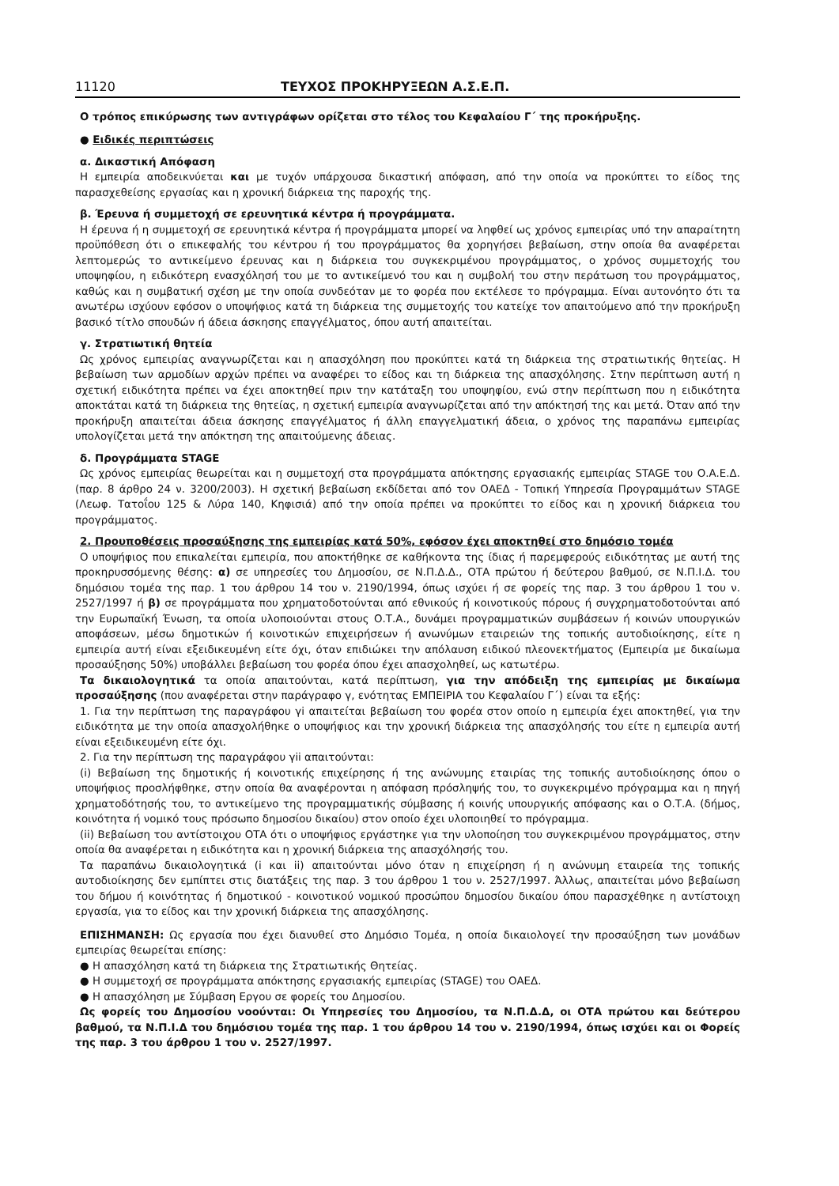11120 ΤΕΥΧΟΣ ΠΡΟΚΗΡΥΞΕΩΝ Α.Σ.Ε.Π.
Ο τρόπος επικύρωσης των αντιγράφων ορίζεται στο τέλος του Κεφαλαίου Γ΄ της προκήρυξης.
● Ειδικές περιπτώσεις
α. Δικαστική Απόφαση
Η εμπειρία αποδεικνύεται και με τυχόν υπάρχουσα δικαστική απόφαση, από την οποία να προκύπτει το είδος της παρασχεθείσης εργασίας και η χρονική διάρκεια της παροχής της.
β. Έρευνα ή συμμετοχή σε ερευνητικά κέντρα ή προγράμματα.
Η έρευνα ή η συμμετοχή σε ερευνητικά κέντρα ή προγράμματα μπορεί να ληφθεί ως χρόνος εμπειρίας υπό την απαραίτητη προϋπόθεση ότι ο επικεφαλής του κέντρου ή του προγράμματος θα χορηγήσει βεβαίωση, στην οποία θα αναφέρεται λεπτομερώς το αντικείμενο έρευνας και η διάρκεια του συγκεκριμένου προγράμματος, ο χρόνος συμμετοχής του υποψηφίου, η ειδικότερη ενασχόλησή του με το αντικείμενό του και η συμβολή του στην περάτωση του προγράμματος, καθώς και η συμβατική σχέση με την οποία συνδεόταν με το φορέα που εκτέλεσε το πρόγραμμα. Είναι αυτονόητο ότι τα ανωτέρω ισχύουν εφόσον ο υποψήφιος κατά τη διάρκεια της συμμετοχής του κατείχε τον απαιτούμενο από την προκήρυξη βασικό τίτλο σπουδών ή άδεια άσκησης επαγγέλματος, όπου αυτή απαιτείται.
γ. Στρατιωτική θητεία
Ως χρόνος εμπειρίας αναγνωρίζεται και η απασχόληση που προκύπτει κατά τη διάρκεια της στρατιωτικής θητείας. Η βεβαίωση των αρμοδίων αρχών πρέπει να αναφέρει το είδος και τη διάρκεια της απασχόλησης. Στην περίπτωση αυτή η σχετική ειδικότητα πρέπει να έχει αποκτηθεί πριν την κατάταξη του υποψηφίου, ενώ στην περίπτωση που η ειδικότητα αποκτάται κατά τη διάρκεια της θητείας, η σχετική εμπειρία αναγνωρίζεται από την απόκτησή της και μετά. Όταν από την προκήρυξη απαιτείται άδεια άσκησης επαγγέλματος ή άλλη επαγγελματική άδεια, ο χρόνος της παραπάνω εμπειρίας υπολογίζεται μετά την απόκτηση της απαιτούμενης άδειας.
δ. Προγράμματα STAGE
Ως χρόνος εμπειρίας θεωρείται και η συμμετοχή στα προγράμματα απόκτησης εργασιακής εμπειρίας STAGE του Ο.Α.Ε.Δ. (παρ. 8 άρθρο 24 ν. 3200/2003). Η σχετική βεβαίωση εκδίδεται από τον ΟΑΕΔ - Τοπική Υπηρεσία Προγραμμάτων STAGE (Λεωφ. Τατοΐου 125 & Λύρα 140, Κηφισιά) από την οποία πρέπει να προκύπτει το είδος και η χρονική διάρκεια του προγράμματος.
2. Προυποθέσεις προσαύξησης της εμπειρίας κατά 50%, εφόσον έχει αποκτηθεί στο δημόσιο τομέα
Ο υποψήφιος που επικαλείται εμπειρία, που αποκτήθηκε σε καθήκοντα της ίδιας ή παρεμφερούς ειδικότητας με αυτή της προκηρυσσόμενης θέσης: α) σε υπηρεσίες του Δημοσίου, σε Ν.Π.Δ.Δ., ΟΤΑ πρώτου ή δεύτερου βαθμού, σε Ν.Π.Ι.Δ. του δημόσιου τομέα της παρ. 1 του άρθρου 14 του ν. 2190/1994, όπως ισχύει ή σε φορείς της παρ. 3 του άρθρου 1 του ν. 2527/1997 ή β) σε προγράμματα που χρηματοδοτούνται από εθνικούς ή κοινοτικούς πόρους ή συγχρηματοδοτούνται από την Ευρωπαϊκή Ένωση, τα οποία υλοποιούνται στους Ο.Τ.Α., δυνάμει προγραμματικών συμβάσεων ή κοινών υπουργικών αποφάσεων, μέσω δημοτικών ή κοινοτικών επιχειρήσεων ή ανωνύμων εταιρειών της τοπικής αυτοδιοίκησης, είτε η εμπειρία αυτή είναι εξειδικευμένη είτε όχι, όταν επιδιώκει την απόλαυση ειδικού πλεονεκτήματος (Εμπειρία με δικαίωμα προσαύξησης 50%) υποβάλλει βεβαίωση του φορέα όπου έχει απασχοληθεί, ως κατωτέρω.
Τα δικαιολογητικά τα οποία απαιτούνται, κατά περίπτωση, για την απόδειξη της εμπειρίας με δικαίωμα προσαύξησης (που αναφέρεται στην παράγραφο γ, ενότητας ΕΜΠΕΙΡΙΑ του Κεφαλαίου Γ΄) είναι τα εξής:
1. Για την περίπτωση της παραγράφου γi απαιτείται βεβαίωση του φορέα στον οποίο η εμπειρία έχει αποκτηθεί, για την ειδικότητα με την οποία απασχολήθηκε ο υποψήφιος και την χρονική διάρκεια της απασχόλησής του είτε η εμπειρία αυτή είναι εξειδικευμένη είτε όχι.
2. Για την περίπτωση της παραγράφου γii απαιτούνται:
(i) Βεβαίωση της δημοτικής ή κοινοτικής επιχείρησης ή της ανώνυμης εταιρίας της τοπικής αυτοδιοίκησης όπου ο υποψήφιος προσλήφθηκε, στην οποία θα αναφέρονται η απόφαση πρόσληψής του, το συγκεκριμένο πρόγραμμα και η πηγή χρηματοδότησής του, το αντικείμενο της προγραμματικής σύμβασης ή κοινής υπουργικής απόφασης και ο Ο.Τ.Α. (δήμος, κοινότητα ή νομικό τους πρόσωπο δημοσίου δικαίου) στον οποίο έχει υλοποιηθεί το πρόγραμμα.
(ii) Βεβαίωση του αντίστοιχου ΟΤΑ ότι ο υποψήφιος εργάστηκε για την υλοποίηση του συγκεκριμένου προγράμματος, στην οποία θα αναφέρεται η ειδικότητα και η χρονική διάρκεια της απασχόλησής του.
Τα παραπάνω δικαιολογητικά (i και ii) απαιτούνται μόνο όταν η επιχείρηση ή η ανώνυμη εταιρεία της τοπικής αυτοδιοίκησης δεν εμπίπτει στις διατάξεις της παρ. 3 του άρθρου 1 του ν. 2527/1997. Άλλως, απαιτείται μόνο βεβαίωση του δήμου ή κοινότητας ή δημοτικού - κοινοτικού νομικού προσώπου δημοσίου δικαίου όπου παρασχέθηκε η αντίστοιχη εργασία, για το είδος και την χρονική διάρκεια της απασχόλησης.
ΕΠΙΣΗΜΑΝΣΗ: Ως εργασία που έχει διανυθεί στο Δημόσιο Τομέα, η οποία δικαιολογεί την προσαύξηση των μονάδων εμπειρίας θεωρείται επίσης:
● Η απασχόληση κατά τη διάρκεια της Στρατιωτικής Θητείας.
● Η συμμετοχή σε προγράμματα απόκτησης εργασιακής εμπειρίας (STAGE) του ΟΑΕΔ.
● Η απασχόληση με Σύμβαση Εργου σε φορείς του Δημοσίου.
Ως φορείς του Δημοσίου νοούνται: Οι Υπηρεσίες του Δημοσίου, τα Ν.Π.Δ.Δ, οι ΟΤΑ πρώτου και δεύτερου βαθμού, τα Ν.Π.Ι.Δ του δημόσιου τομέα της παρ. 1 του άρθρου 14 του ν. 2190/1994, όπως ισχύει και οι Φορείς της παρ. 3 του άρθρου 1 του ν. 2527/1997.